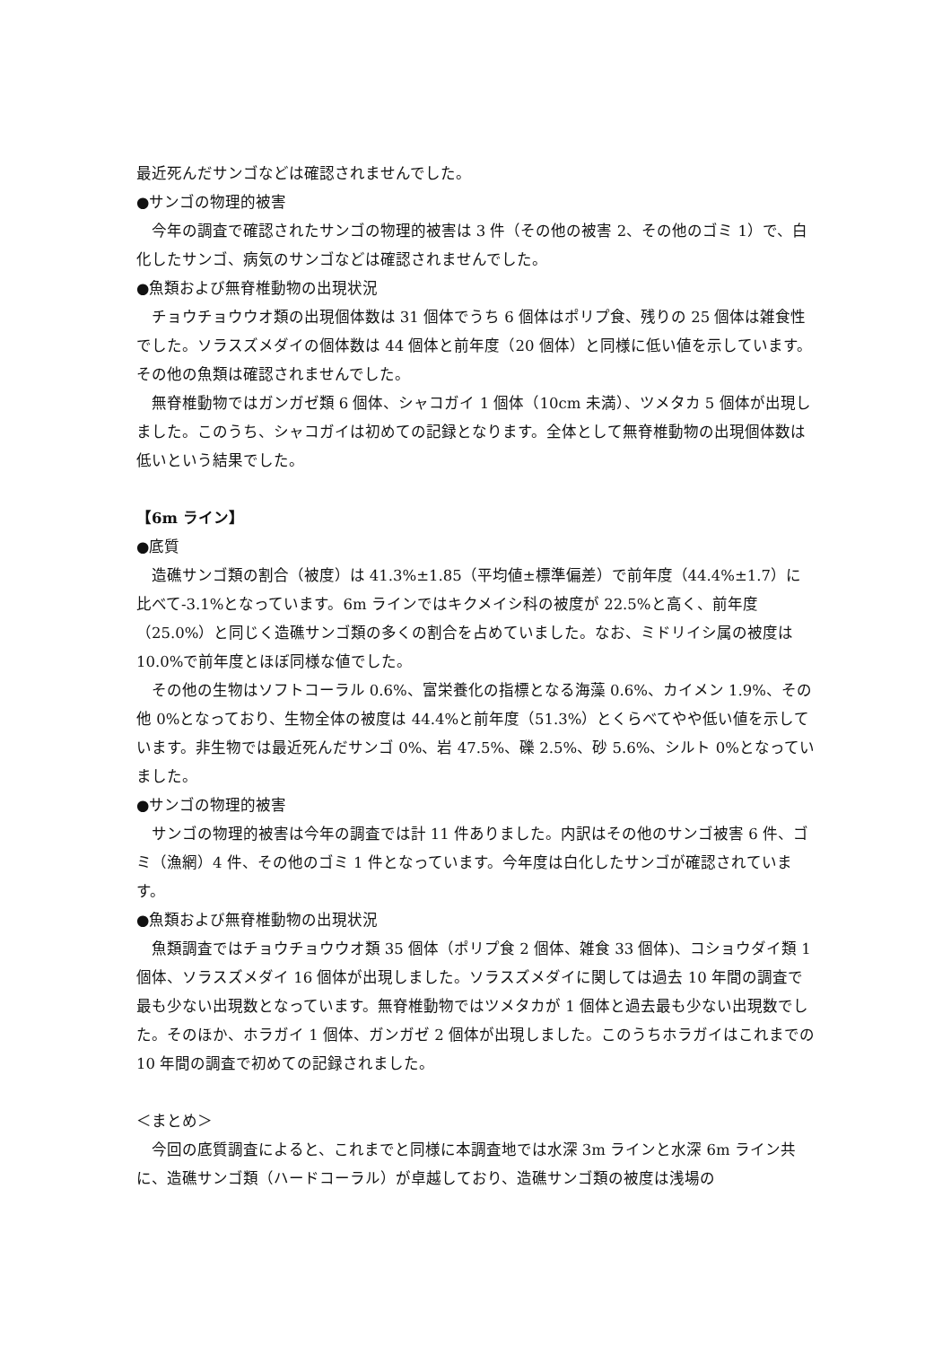最近死んだサンゴなどは確認されませんでした。
●サンゴの物理的被害
今年の調査で確認されたサンゴの物理的被害は 3 件（その他の被害 2、その他のゴミ 1）で、白化したサンゴ、病気のサンゴなどは確認されませんでした。
●魚類および無脊椎動物の出現状況
チョウチョウウオ類の出現個体数は 31 個体でうち 6 個体はポリプ食、残りの 25 個体は雑食性でした。ソラスズメダイの個体数は 44 個体と前年度（20 個体）と同様に低い値を示しています。その他の魚類は確認されませんでした。
無脊椎動物ではガンガゼ類 6 個体、シャコガイ 1 個体（10cm 未満）、ツメタカ 5 個体が出現しました。このうち、シャコガイは初めての記録となります。全体として無脊椎動物の出現個体数は低いという結果でした。
【6m ライン】
●底質
造礁サンゴ類の割合（被度）は 41.3%±1.85（平均値±標準偏差）で前年度（44.4%±1.7）に比べて-3.1%となっています。6m ラインではキクメイシ科の被度が 22.5%と高く、前年度（25.0%）と同じく造礁サンゴ類の多くの割合を占めていました。なお、ミドリイシ属の被度は 10.0%で前年度とほぼ同様な値でした。
その他の生物はソフトコーラル 0.6%、富栄養化の指標となる海藻 0.6%、カイメン 1.9%、その他 0%となっており、生物全体の被度は 44.4%と前年度（51.3%）とくらべてやや低い値を示しています。非生物では最近死んだサンゴ 0%、岩 47.5%、礫 2.5%、砂 5.6%、シルト 0%となっていました。
●サンゴの物理的被害
サンゴの物理的被害は今年の調査では計 11 件ありました。内訳はその他のサンゴ被害 6 件、ゴミ（漁網）4 件、その他のゴミ 1 件となっています。今年度は白化したサンゴが確認されています。
●魚類および無脊椎動物の出現状況
魚類調査ではチョウチョウウオ類 35 個体（ポリプ食 2 個体、雑食 33 個体)、コショウダイ類 1 個体、ソラスズメダイ 16 個体が出現しました。ソラスズメダイに関しては過去 10 年間の調査で最も少ない出現数となっています。無脊椎動物ではツメタカが 1 個体と過去最も少ない出現数でした。そのほか、ホラガイ 1 個体、ガンガゼ 2 個体が出現しました。このうちホラガイはこれまでの 10 年間の調査で初めての記録されました。
＜まとめ＞
今回の底質調査によると、これまでと同様に本調査地では水深 3m ラインと水深 6m ライン共に、造礁サンゴ類（ハードコーラル）が卓越しており、造礁サンゴ類の被度は浅場の